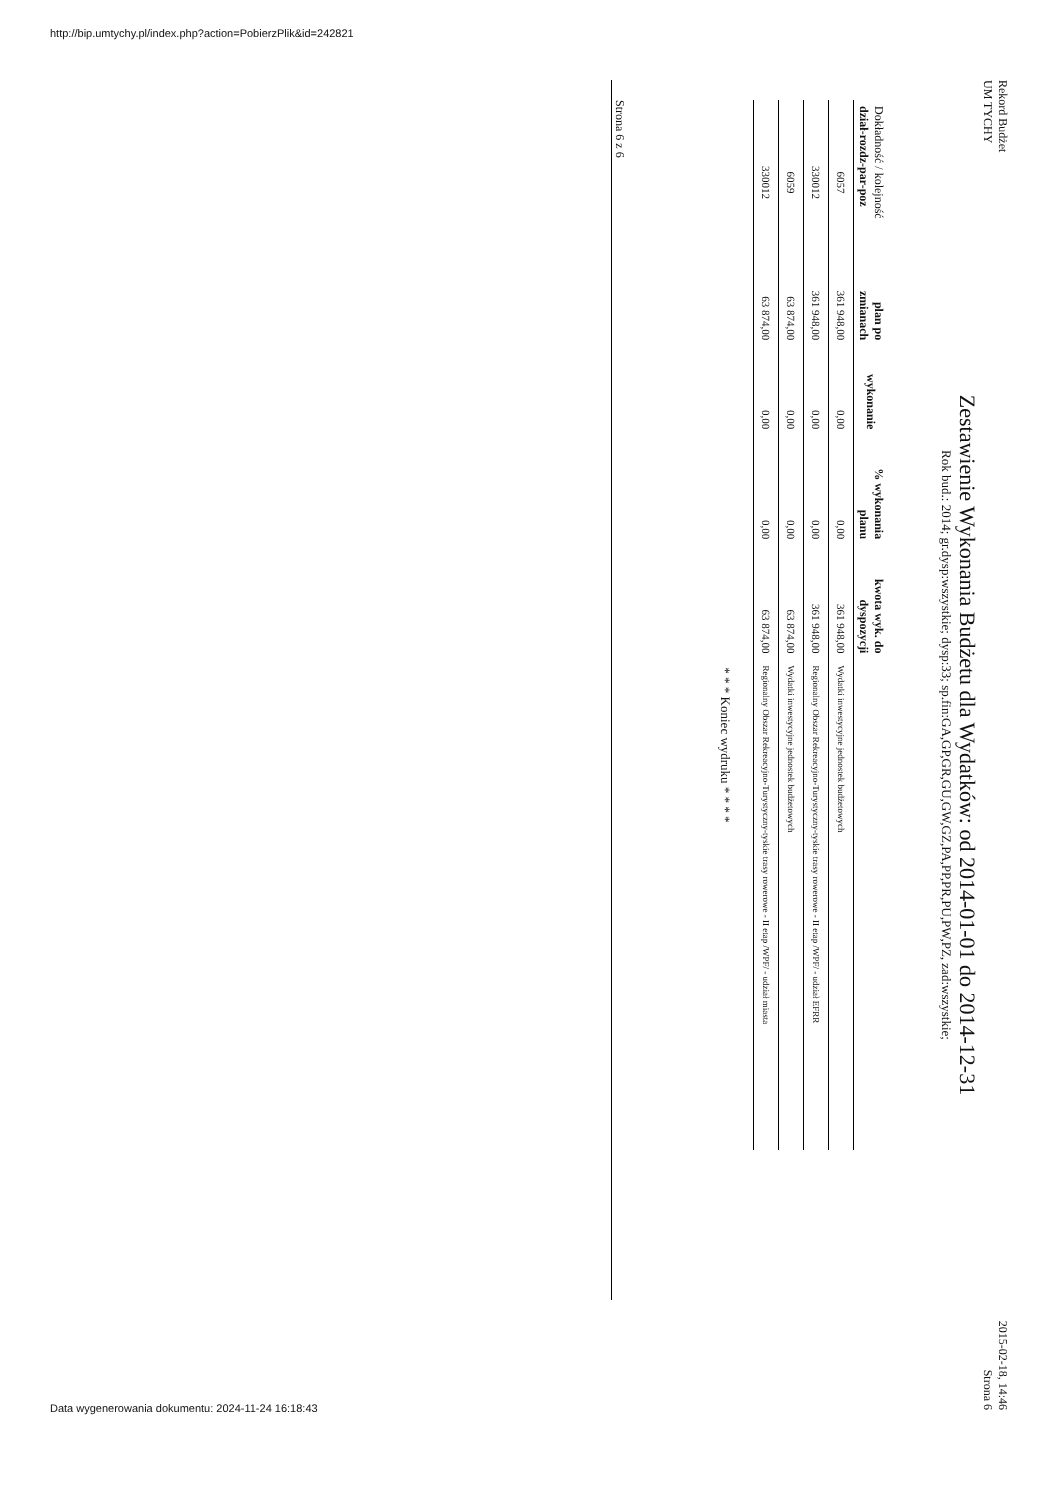http://bip.umtychy.pl/index.php?action=PobierzPlik&id=242821
Rekord Budżet
UM TYCHY
2015-02-18, 14:46
Strona 6
Zestawienie Wykonania Budżetu dla Wydatków: od 2014-01-01 do 2014-12-31
Rok bud.: 2014; gr.dysp:wszystkie; dysp:33; sp.fin:GA,GP,GR,GU,GW,GZ,PA,PP,PR,PU,PW,PZ, zad:wszystkie;
| Dokładność / kolejność dział-rozdz-par-poz | plan po zmianach | wykonanie | % wykonania planu | kwota wyk. do dyspozycji | |
| --- | --- | --- | --- | --- | --- |
| 6057 | 361 948,00 | 0,00 | 0,00 | 361 948,00 | Wydatki inwestycyjne jednostek budżetowych |
| 330012 | 361 948,00 | 0,00 | 0,00 | 361 948,00 | Regionalny Obszar Rekreacyjno-Turystyczny-tyskie trasy rowerowe - II etap /WPF/ - udział EFRR |
| 6059 | 63 874,00 | 0,00 | 0,00 | 63 874,00 | Wydatki inwestycyjne jednostek budżetowych |
| 330012 | 63 874,00 | 0,00 | 0,00 | 63 874,00 | Regionalny Obszar Rekreacyjno-Turystyczny-tyskie trasy rowerowe - II etap /WPF/ - udział miasta |
* * * Koniec wydruku * * * *
Strona 6 z 6
Data wygenerowania dokumentu: 2024-11-24 16:18:43